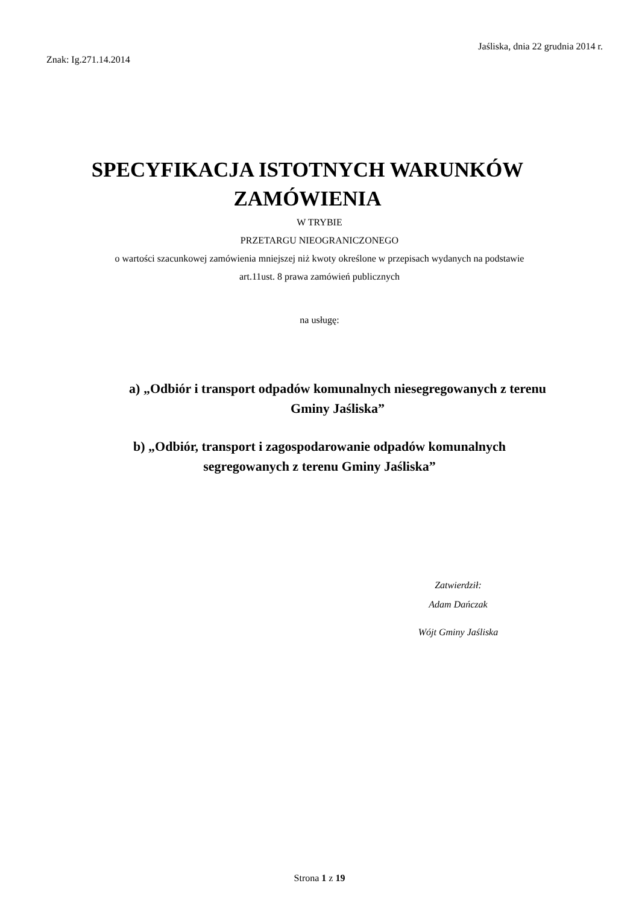Jaśliska, dnia 22 grudnia 2014 r.
Znak: Ig.271.14.2014
SPECYFIKACJA ISTOTNYCH WARUNKÓW
ZAMÓWIENIA
W TRYBIE
PRZETARGU NIEOGRANICZONEGO
o wartości szacunkowej zamówienia mniejszej niż kwoty określone w przepisach wydanych na podstawie
art.11ust. 8 prawa zamówień publicznych
na usługę:
a) „Odbiór i transport odpadów komunalnych niesegregowanych z terenu
Gminy Jaśliska”
b) „Odbiór, transport i zagospodarowanie odpadów komunalnych
segregowanych z terenu Gminy Jaśliska”
Zatwierdził:
Adam Dańczak
Wójt Gminy Jaśliska
Strona 1 z 19